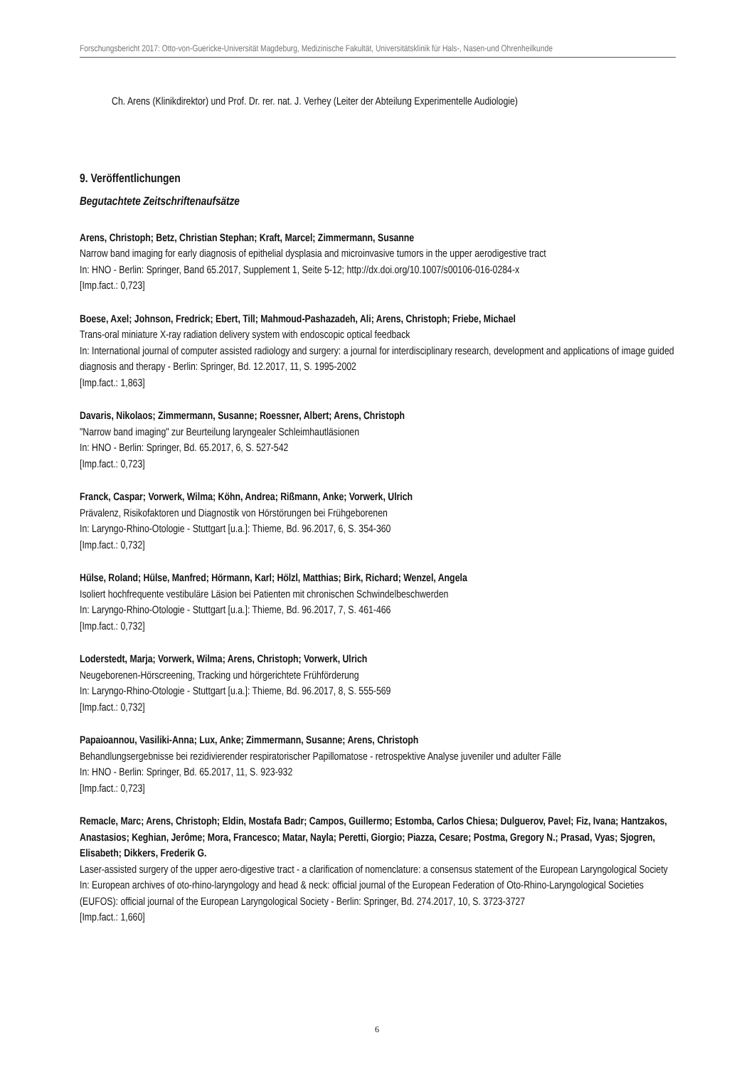Forschungsbericht 2017: Otto-von-Guericke-Universität Magdeburg, Medizinische Fakultät, Universitätsklinik für Hals-, Nasen-und Ohrenheilkunde
Ch. Arens (Klinikdirektor) und Prof. Dr. rer. nat. J. Verhey (Leiter der Abteilung Experimentelle Audiologie)
9. Veröffentlichungen
Begutachtete Zeitschriftenaufsätze
Arens, Christoph; Betz, Christian Stephan; Kraft, Marcel; Zimmermann, Susanne
Narrow band imaging for early diagnosis of epithelial dysplasia and microinvasive tumors in the upper aerodigestive tract
In: HNO - Berlin: Springer, Band 65.2017, Supplement 1, Seite 5-12; http://dx.doi.org/10.1007/s00106-016-0284-x
[Imp.fact.: 0,723]
Boese, Axel; Johnson, Fredrick; Ebert, Till; Mahmoud-Pashazadeh, Ali; Arens, Christoph; Friebe, Michael
Trans-oral miniature X-ray radiation delivery system with endoscopic optical feedback
In: International journal of computer assisted radiology and surgery: a journal for interdisciplinary research, development and applications of image guided diagnosis and therapy - Berlin: Springer, Bd. 12.2017, 11, S. 1995-2002
[Imp.fact.: 1,863]
Davaris, Nikolaos; Zimmermann, Susanne; Roessner, Albert; Arens, Christoph
"Narrow band imaging" zur Beurteilung laryngealer Schleimhautläsionen
In: HNO - Berlin: Springer, Bd. 65.2017, 6, S. 527-542
[Imp.fact.: 0,723]
Franck, Caspar; Vorwerk, Wilma; Köhn, Andrea; Rißmann, Anke; Vorwerk, Ulrich
Prävalenz, Risikofaktoren und Diagnostik von Hörstörungen bei Frühgeborenen
In: Laryngo-Rhino-Otologie - Stuttgart [u.a.]: Thieme, Bd. 96.2017, 6, S. 354-360
[Imp.fact.: 0,732]
Hülse, Roland; Hülse, Manfred; Hörmann, Karl; Hölzl, Matthias; Birk, Richard; Wenzel, Angela
Isoliert hochfrequente vestibuläre Läsion bei Patienten mit chronischen Schwindelbeschwerden
In: Laryngo-Rhino-Otologie - Stuttgart [u.a.]: Thieme, Bd. 96.2017, 7, S. 461-466
[Imp.fact.: 0,732]
Loderstedt, Marja; Vorwerk, Wilma; Arens, Christoph; Vorwerk, Ulrich
Neugeborenen-Hörscreening, Tracking und hörgerichtete Frühförderung
In: Laryngo-Rhino-Otologie - Stuttgart [u.a.]: Thieme, Bd. 96.2017, 8, S. 555-569
[Imp.fact.: 0,732]
Papaioannou, Vasiliki-Anna; Lux, Anke; Zimmermann, Susanne; Arens, Christoph
Behandlungsergebnisse bei rezidivierender respiratorischer Papillomatose - retrospektive Analyse juveniler und adulter Fälle
In: HNO - Berlin: Springer, Bd. 65.2017, 11, S. 923-932
[Imp.fact.: 0,723]
Remacle, Marc; Arens, Christoph; Eldin, Mostafa Badr; Campos, Guillermo; Estomba, Carlos Chiesa; Dulguerov, Pavel; Fiz, Ivana; Hantzakos, Anastasios; Keghian, Jerôme; Mora, Francesco; Matar, Nayla; Peretti, Giorgio; Piazza, Cesare; Postma, Gregory N.; Prasad, Vyas; Sjogren, Elisabeth; Dikkers, Frederik G.
Laser-assisted surgery of the upper aero-digestive tract - a clarification of nomenclature: a consensus statement of the European Laryngological Society
In: European archives of oto-rhino-laryngology and head & neck: official journal of the European Federation of Oto-Rhino-Laryngological Societies (EUFOS): official journal of the European Laryngological Society - Berlin: Springer, Bd. 274.2017, 10, S. 3723-3727
[Imp.fact.: 1,660]
6